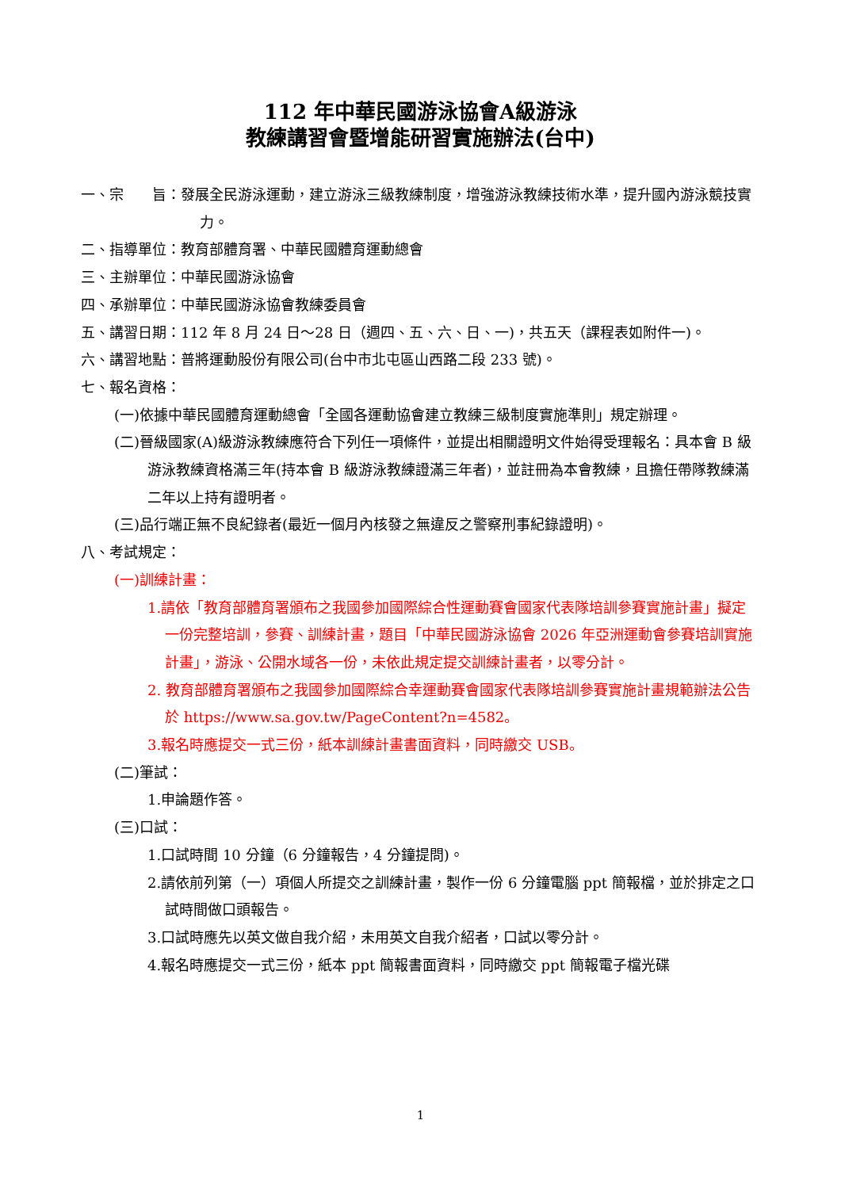112 年中華民國游泳協會A級游泳
教練講習會暨增能研習實施辦法(台中)
一、宗　　旨：發展全民游泳運動，建立游泳三級教練制度，增強游泳教練技術水準，提升國內游泳競技實力。
二、指導單位：教育部體育署、中華民國體育運動總會
三、主辦單位：中華民國游泳協會
四、承辦單位：中華民國游泳協會教練委員會
五、講習日期：112 年 8 月 24 日～28 日（週四、五、六、日、一)，共五天（課程表如附件一)。
六、講習地點：普將運動股份有限公司(台中市北屯區山西路二段 233 號)。
七、報名資格：
(一)依據中華民國體育運動總會「全國各運動協會建立教練三級制度實施準則」規定辦理。
(二)晉級國家(A)級游泳教練應符合下列任一項條件，並提出相關證明文件始得受理報名：具本會 B 級游泳教練資格滿三年(持本會 B 級游泳教練證滿三年者)，並註冊為本會教練，且擔任帶隊教練滿二年以上持有證明者。
(三)品行端正無不良紀錄者(最近一個月內核發之無違反之警察刑事紀錄證明)。
八、考試規定：
(一)訓練計畫：
1.請依「教育部體育署頒布之我國參加國際綜合性運動賽會國家代表隊培訓參賽實施計畫」擬定一份完整培訓，參賽、訓練計畫，題目「中華民國游泳協會 2026 年亞洲運動會參賽培訓實施計畫」，游泳、公開水域各一份，未依此規定提交訓練計畫者，以零分計。
2. 教育部體育署頒布之我國參加國際綜合幸運動賽會國家代表隊培訓參賽實施計畫規範辦法公告於 https://www.sa.gov.tw/PageContent?n=4582。
3.報名時應提交一式三份，紙本訓練計畫書面資料，同時繳交 USB。
(二)筆試：
1.申論題作答。
(三)口試：
1.口試時間 10 分鐘（6 分鐘報告，4 分鐘提問)。
2.請依前列第（一）項個人所提交之訓練計畫，製作一份 6 分鐘電腦 ppt 簡報檔，並於排定之口試時間做口頭報告。
3.口試時應先以英文做自我介紹，未用英文自我介紹者，口試以零分計。
4.報名時應提交一式三份，紙本 ppt 簡報書面資料，同時繳交 ppt 簡報電子檔光碟
1